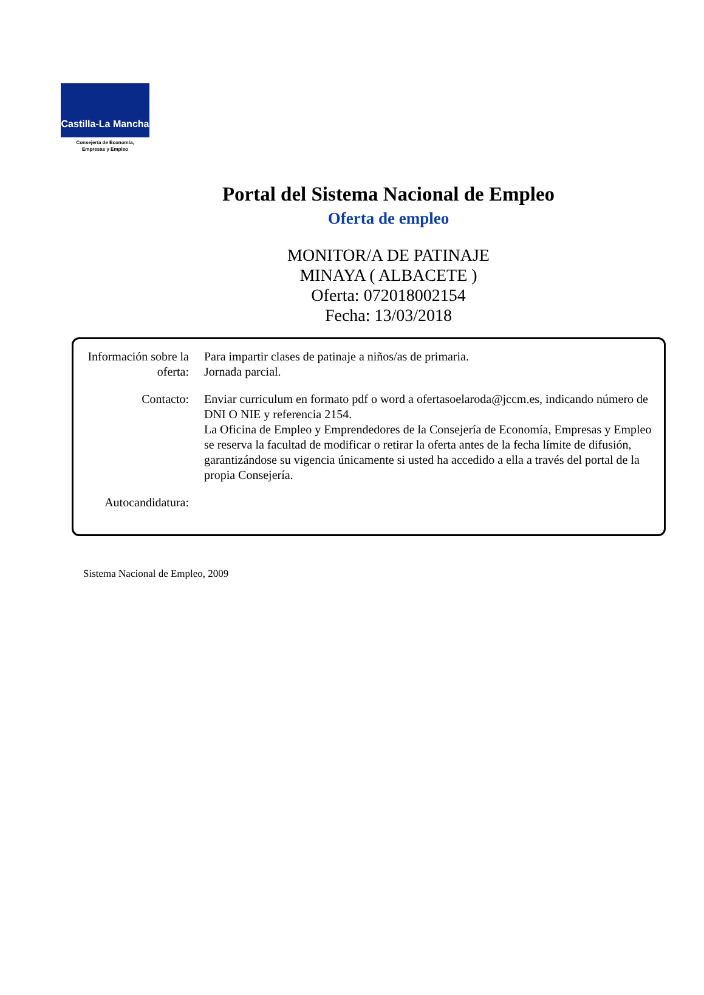Castilla-La Mancha
Consejería de Economía,
Empresas y Empleo
Portal del Sistema Nacional de Empleo
Oferta de empleo
MONITOR/A DE PATINAJE
MINAYA ( ALBACETE )
Oferta: 072018002154
Fecha: 13/03/2018
| Información sobre la oferta: | Para impartir clases de patinaje a niños/as de primaria. Jornada parcial. |
| Contacto: | Enviar curriculum en formato pdf o word a ofertasoelaroda@jccm.es, indicando número de DNI O NIE y referencia 2154. La Oficina de Empleo y Emprendedores de la Consejería de Economía, Empresas y Empleo se reserva la facultad de modificar o retirar la oferta antes de la fecha límite de difusión, garantizándose su vigencia únicamente si usted ha accedido a ella a través del portal de la propia Consejería. |
| Autocandidatura: | |
Sistema Nacional de Empleo, 2009